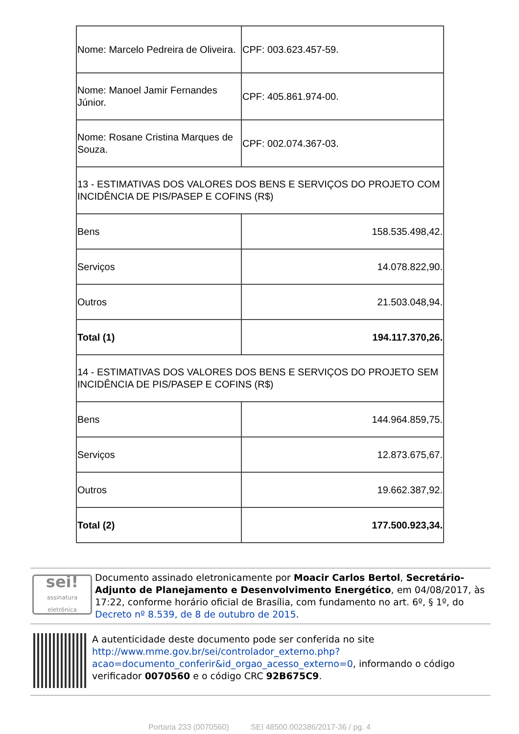| Nome: Marcelo Pedreira de Oliveira. | CPF: 003.623.457-59. |
| Nome: Manoel Jamir Fernandes Júnior. | CPF: 405.861.974-00. |
| Nome: Rosane Cristina Marques de Souza. | CPF: 002.074.367-03. |
| 13 - ESTIMATIVAS DOS VALORES DOS BENS E SERVIÇOS DO PROJETO COM INCIDÊNCIA DE PIS/PASEP E COFINS (R$) | |
| Bens | 158.535.498,42. |
| Serviços | 14.078.822,90. |
| Outros | 21.503.048,94. |
| Total (1) | 194.117.370,26. |
| 14 - ESTIMATIVAS DOS VALORES DOS BENS E SERVIÇOS DO PROJETO SEM INCIDÊNCIA DE PIS/PASEP E COFINS (R$) | |
| Bens | 144.964.859,75. |
| Serviços | 12.873.675,67. |
| Outros | 19.662.387,92. |
| Total (2) | 177.500.923,34. |
sei!
assinatura eletrônica
Documento assinado eletronicamente por Moacir Carlos Bertol, Secretário-Adjunto de Planejamento e Desenvolvimento Energético, em 04/08/2017, às 17:22, conforme horário oficial de Brasília, com fundamento no art. 6º, § 1º, do Decreto nº 8.539, de 8 de outubro de 2015.
A autenticidade deste documento pode ser conferida no site http://www.mme.gov.br/sei/controlador_externo.php?acao=documento_conferir&id_orgao_acesso_externo=0, informando o código verificador 0070560 e o código CRC 92B675C9.
Portaria 233 (0070560) SEI 48500.002386/2017-36 / pg. 4